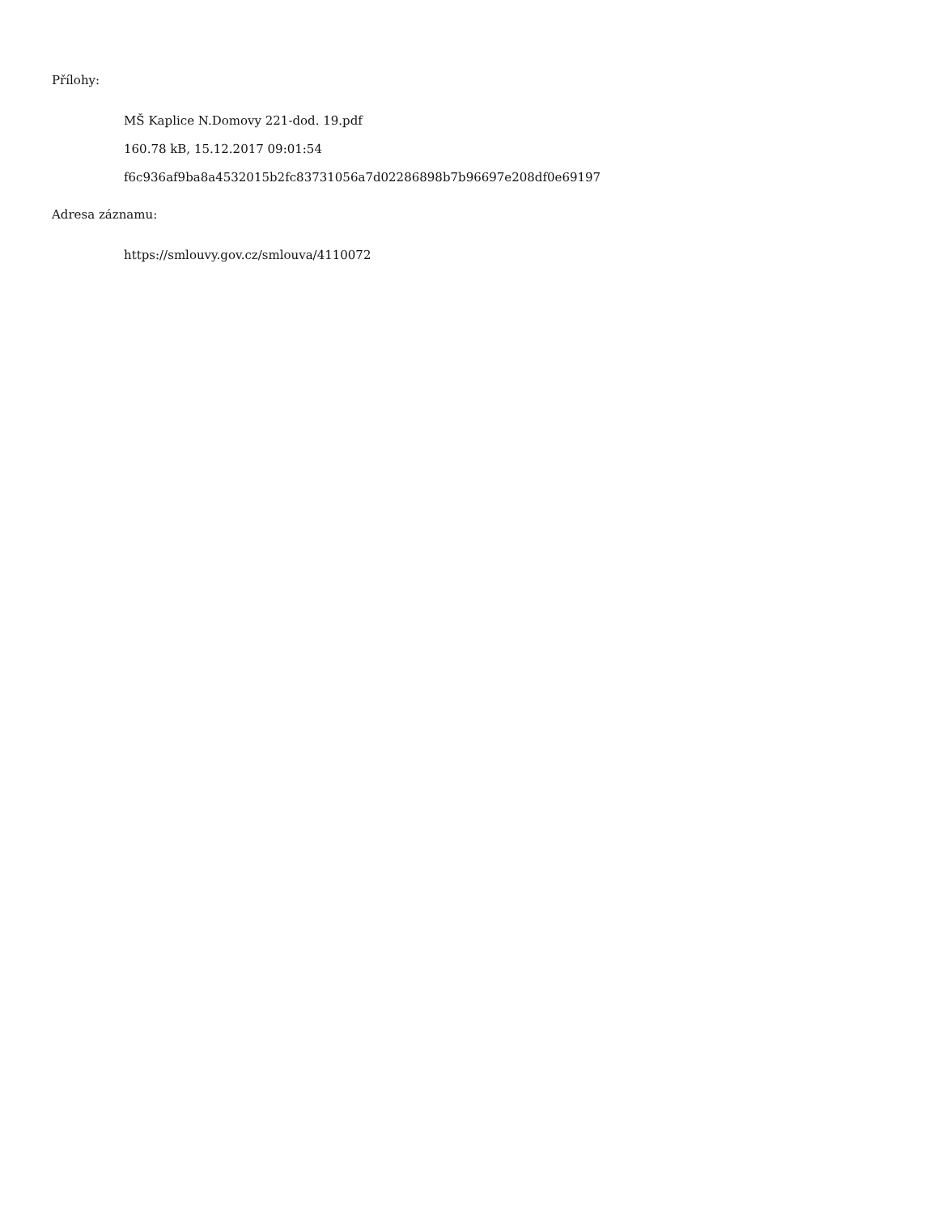Přílohy:
MŠ Kaplice N.Domovy 221-dod. 19.pdf
160.78 kB, 15.12.2017 09:01:54
f6c936af9ba8a4532015b2fc83731056a7d02286898b7b96697e208df0e69197
Adresa záznamu:
https://smlouvy.gov.cz/smlouva/4110072